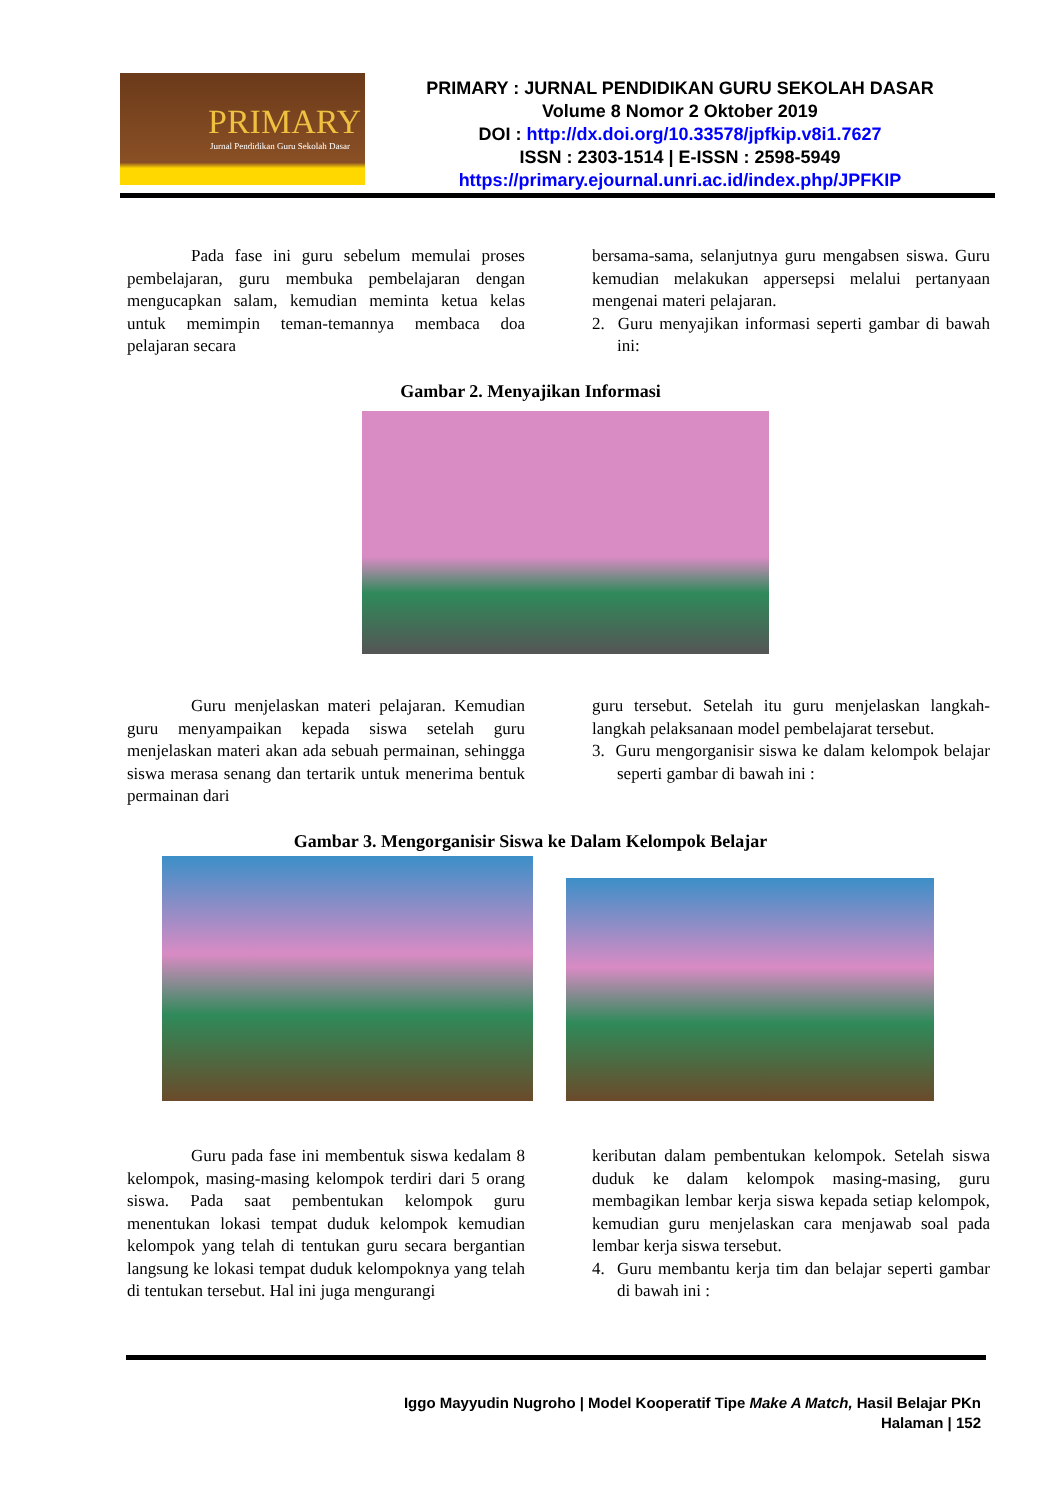PRIMARY
Jurnal Pendidikan Guru Sekolah Dasar
PRIMARY : JURNAL PENDIDIKAN GURU SEKOLAH DASAR
Volume 8 Nomor 2 Oktober 2019
DOI : http://dx.doi.org/10.33578/jpfkip.v8i1.7627
ISSN : 2303-1514 | E-ISSN : 2598-5949
https://primary.ejournal.unri.ac.id/index.php/JPFKIP
Pada fase ini guru sebelum memulai proses pembelajaran, guru membuka pembelajaran dengan mengucapkan salam, kemudian meminta ketua kelas untuk memimpin teman-temannya membaca doa pelajaran secara
bersama-sama, selanjutnya guru mengabsen siswa. Guru kemudian melakukan appersepsi melalui pertanyaan mengenai materi pelajaran.
2. Guru menyajikan informasi seperti gambar di bawah ini:
Gambar 2. Menyajikan Informasi
Guru menjelaskan materi pelajaran. Kemudian guru menyampaikan kepada siswa setelah guru menjelaskan materi akan ada sebuah permainan, sehingga siswa merasa senang dan tertarik untuk menerima bentuk permainan dari
guru tersebut. Setelah itu guru menjelaskan langkah- langkah pelaksanaan model pembelajarat tersebut.
3. Guru mengorganisir siswa ke dalam kelompok belajar seperti gambar di bawah ini :
Gambar 3. Mengorganisir Siswa ke Dalam Kelompok Belajar
Guru pada fase ini membentuk siswa kedalam 8 kelompok, masing-masing kelompok terdiri dari 5 orang siswa. Pada saat pembentukan kelompok guru menentukan lokasi tempat duduk kelompok kemudian kelompok yang telah di tentukan guru secara bergantian langsung ke lokasi tempat duduk kelompoknya yang telah di tentukan tersebut. Hal ini juga mengurangi
keributan dalam pembentukan kelompok. Setelah siswa duduk ke dalam kelompok masing-masing, guru membagikan lembar kerja siswa kepada setiap kelompok, kemudian guru menjelaskan cara menjawab soal pada lembar kerja siswa tersebut.
4. Guru membantu kerja tim dan belajar seperti gambar di bawah ini :
Iggo Mayyudin Nugroho | Model Kooperatif Tipe Make A Match, Hasil Belajar PKn
Halaman | 152